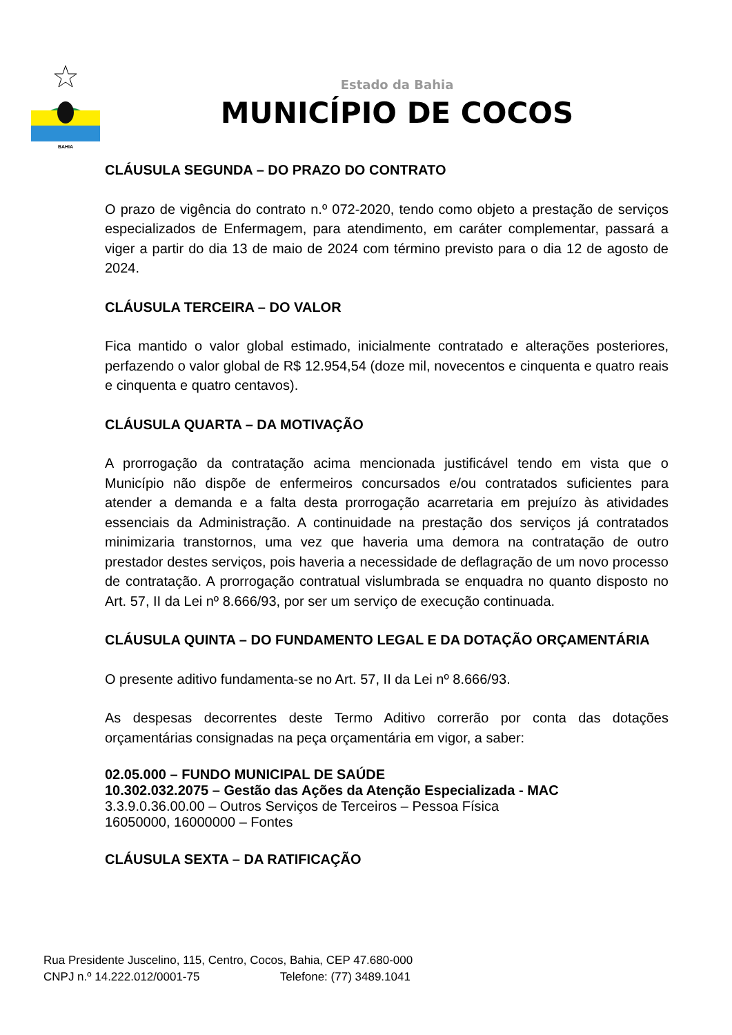BAHIA
Estado da Bahia
MUNICÍPIO DE COCOS
CLÁUSULA SEGUNDA – DO PRAZO DO CONTRATO
O prazo de vigência do contrato n.º 072-2020, tendo como objeto a prestação de serviços especializados de Enfermagem, para atendimento, em caráter complementar, passará a viger a partir do dia 13 de maio de 2024 com término previsto para o dia 12 de agosto de 2024.
CLÁUSULA TERCEIRA – DO VALOR
Fica mantido o valor global estimado, inicialmente contratado e alterações posteriores, perfazendo o valor global de R$ 12.954,54 (doze mil, novecentos e cinquenta e quatro reais e cinquenta e quatro centavos).
CLÁUSULA QUARTA – DA MOTIVAÇÃO
A prorrogação da contratação acima mencionada justificável tendo em vista que o Município não dispõe de enfermeiros concursados e/ou contratados suficientes para atender a demanda e a falta desta prorrogação acarretaria em prejuízo às atividades essenciais da Administração. A continuidade na prestação dos serviços já contratados minimizaria transtornos, uma vez que haveria uma demora na contratação de outro prestador destes serviços, pois haveria a necessidade de deflagração de um novo processo de contratação. A prorrogação contratual vislumbrada se enquadra no quanto disposto no Art. 57, II da Lei nº 8.666/93, por ser um serviço de execução continuada.
CLÁUSULA QUINTA – DO FUNDAMENTO LEGAL E DA DOTAÇÃO ORÇAMENTÁRIA
O presente aditivo fundamenta-se no Art. 57, II da Lei nº 8.666/93.
As despesas decorrentes deste Termo Aditivo correrão por conta das dotações orçamentárias consignadas na peça orçamentária em vigor, a saber:
02.05.000 – FUNDO MUNICIPAL DE SAÚDE
10.302.032.2075 – Gestão das Ações da Atenção Especializada - MAC
3.3.9.0.36.00.00 – Outros Serviços de Terceiros – Pessoa Física
16050000, 16000000 – Fontes
CLÁUSULA SEXTA – DA RATIFICAÇÃO
Rua Presidente Juscelino, 115, Centro, Cocos, Bahia, CEP 47.680-000
CNPJ n.º 14.222.012/0001-75 Telefone: (77) 3489.1041